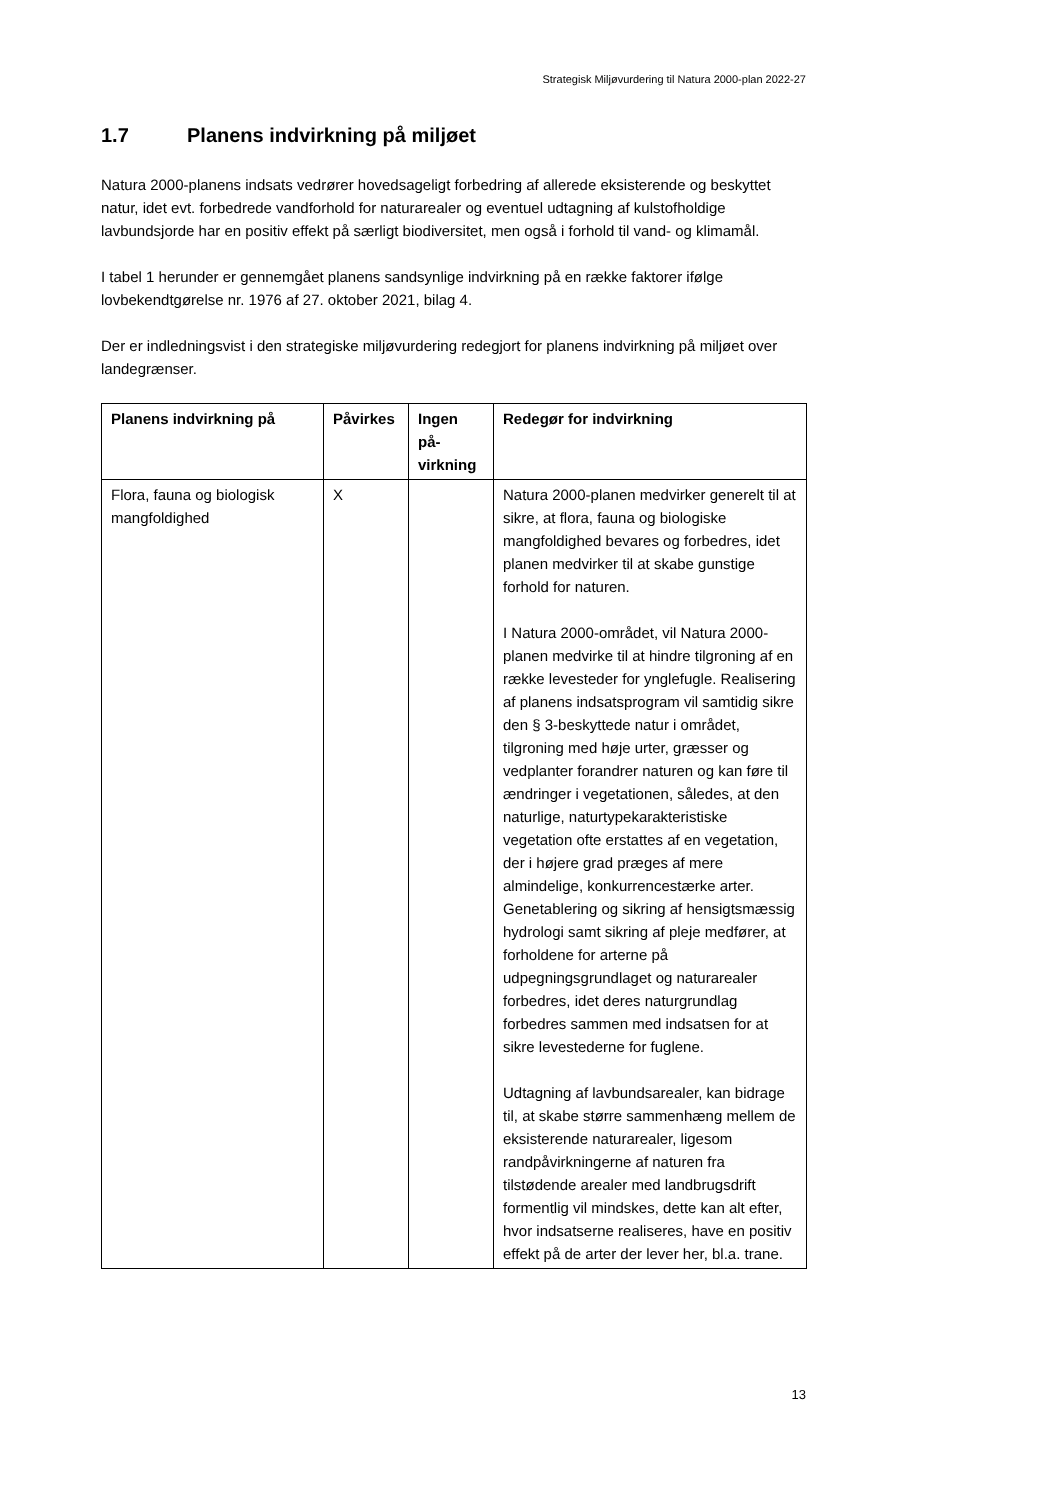Strategisk Miljøvurdering til Natura 2000-plan 2022-27
1.7 Planens indvirkning på miljøet
Natura 2000-planens indsats vedrører hovedsageligt forbedring af allerede eksisterende og beskyttet natur, idet evt. forbedrede vandforhold for naturarealer og eventuel udtagning af kulstofholdige lavbundsjorde har en positiv effekt på særligt biodiversitet, men også i forhold til vand- og klimamål.
I tabel 1 herunder er gennemgået planens sandsynlige indvirkning på en række faktorer ifølge lovbekendtgørelse nr. 1976 af 27. oktober 2021, bilag 4.
Der er indledningsvist i den strategiske miljøvurdering redegjort for planens indvirkning på miljøet over landegrænser.
| Planens indvirkning på | Påvirkes | Ingen på-virkning | Redegør for indvirkning |
| --- | --- | --- | --- |
| Flora, fauna og biologisk mangfoldighed | X | | Natura 2000-planen medvirker generelt til at sikre, at flora, fauna og biologiske mangfoldighed bevares og forbedres, idet planen medvirker til at skabe gunstige forhold for naturen. I Natura 2000-området, vil Natura 2000-planen medvirke til at hindre tilgroning af en række levesteder for ynglefugle. Realisering af planens indsatsprogram vil samtidig sikre den § 3-beskyttede natur i området, tilgroning med høje urter, græsser og vedplanter forandrer naturen og kan føre til ændringer i vegetationen, således, at den naturlige, naturtypekarakteristiske vegetation ofte erstattes af en vegetation, der i højere grad præges af mere almindelige, konkurrencestærke arter. Genetablering og sikring af hensigtsmæssig hydrologi samt sikring af pleje medfører, at forholdene for arterne på udpegningsgrundlaget og naturarealer forbedres, idet deres naturgrundlag forbedres sammen med indsatsen for at sikre levestederne for fuglene. Udtagning af lavbundsarealer, kan bidrage til, at skabe større sammenhæng mellem de eksisterende naturarealer, ligesom randpåvirkningerne af naturen fra tilstødende arealer med landbrugsdrift formentlig vil mindskes, dette kan alt efter, hvor indsatserne realiseres, have en positiv effekt på de arter der lever her, bl.a. trane. |
13